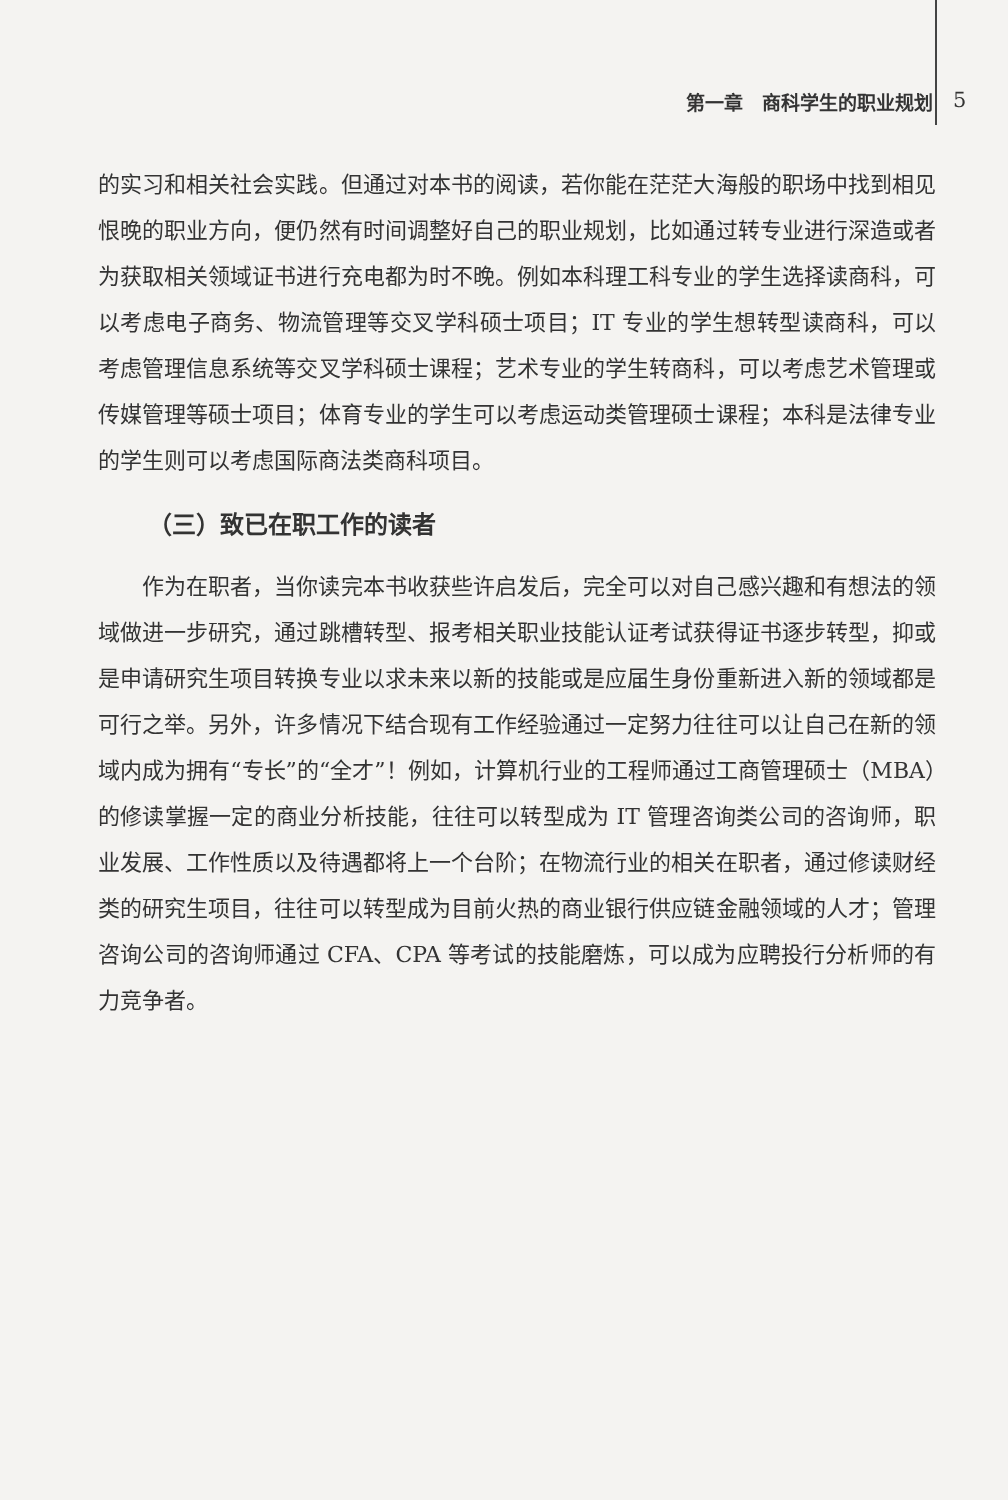第一章　商科学生的职业规划 5
的实习和相关社会实践。但通过对本书的阅读，若你能在茫茫大海般的职场中找到相见恨晚的职业方向，便仍然有时间调整好自己的职业规划，比如通过转专业进行深造或者为获取相关领域证书进行充电都为时不晚。例如本科理工科专业的学生选择读商科，可以考虑电子商务、物流管理等交叉学科硕士项目；IT 专业的学生想转型读商科，可以考虑管理信息系统等交叉学科硕士课程；艺术专业的学生转商科，可以考虑艺术管理或传媒管理等硕士项目；体育专业的学生可以考虑运动类管理硕士课程；本科是法律专业的学生则可以考虑国际商法类商科项目。
（三）致已在职工作的读者
作为在职者，当你读完本书收获些许启发后，完全可以对自己感兴趣和有想法的领域做进一步研究，通过跳槽转型、报考相关职业技能认证考试获得证书逐步转型，抑或是申请研究生项目转换专业以求未来以新的技能或是应届生身份重新进入新的领域都是可行之举。另外，许多情况下结合现有工作经验通过一定努力往往可以让自己在新的领域内成为拥有“专长”的“全才”！例如，计算机行业的工程师通过工商管理硕士（MBA）的修读掌握一定的商业分析技能，往往可以转型成为 IT 管理咨询类公司的咨询师，职业发展、工作性质以及待遇都将上一个台阶；在物流行业的相关在职者，通过修读财经类的研究生项目，往往可以转型成为目前火热的商业银行供应链金融领域的人才；管理咨询公司的咨询师通过 CFA、CPA 等考试的技能磨炼，可以成为应聘投行分析师的有力竞争者。